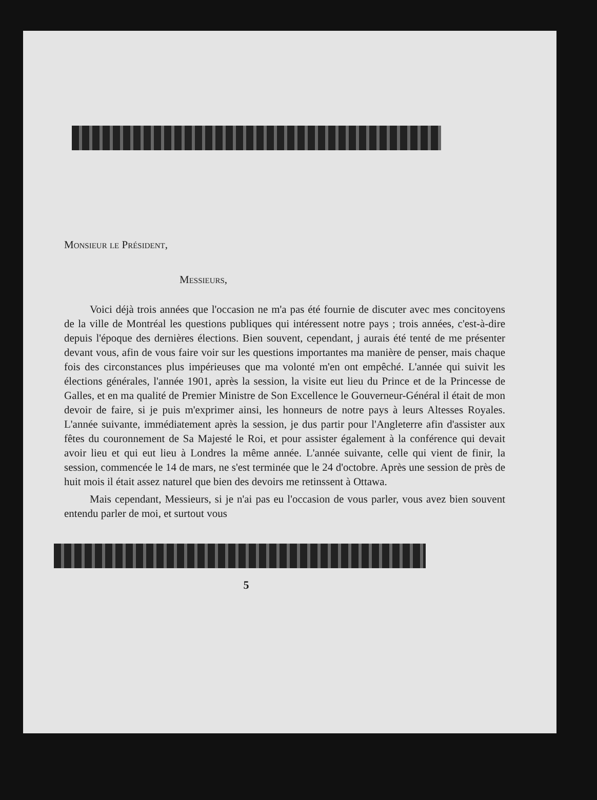Monsieur le Président,
Messieurs,
Voici déjà trois années que l'occasion ne m'a pas été fournie de discuter avec mes concitoyens de la ville de Montréal les questions publiques qui intéressent notre pays ; trois années, c'est-à-dire depuis l'époque des dernières élections. Bien souvent, cependant, j aurais été tenté de me présenter devant vous, afin de vous faire voir sur les questions importantes ma manière de penser, mais chaque fois des circonstances plus impérieuses que ma volonté m'en ont empêché. L'année qui suivit les élections générales, l'année 1901, après la session, la visite eut lieu du Prince et de la Princesse de Galles, et en ma qualité de Premier Ministre de Son Excellence le Gouverneur-Général il était de mon devoir de faire, si je puis m'exprimer ainsi, les honneurs de notre pays à leurs Altesses Royales. L'année suivante, immédiatement après la session, je dus partir pour l'Angleterre afin d'assister aux fêtes du couronnement de Sa Majesté le Roi, et pour assister également à la conférence qui devait avoir lieu et qui eut lieu à Londres la même année. L'année suivante, celle qui vient de finir, la session, commencée le 14 de mars, ne s'est terminée que le 24 d'octobre. Après une session de près de huit mois il était assez naturel que bien des devoirs me retinssent à Ottawa.
Mais cependant, Messieurs, si je n'ai pas eu l'occasion de vous parler, vous avez bien souvent entendu parler de moi, et surtout vous
5